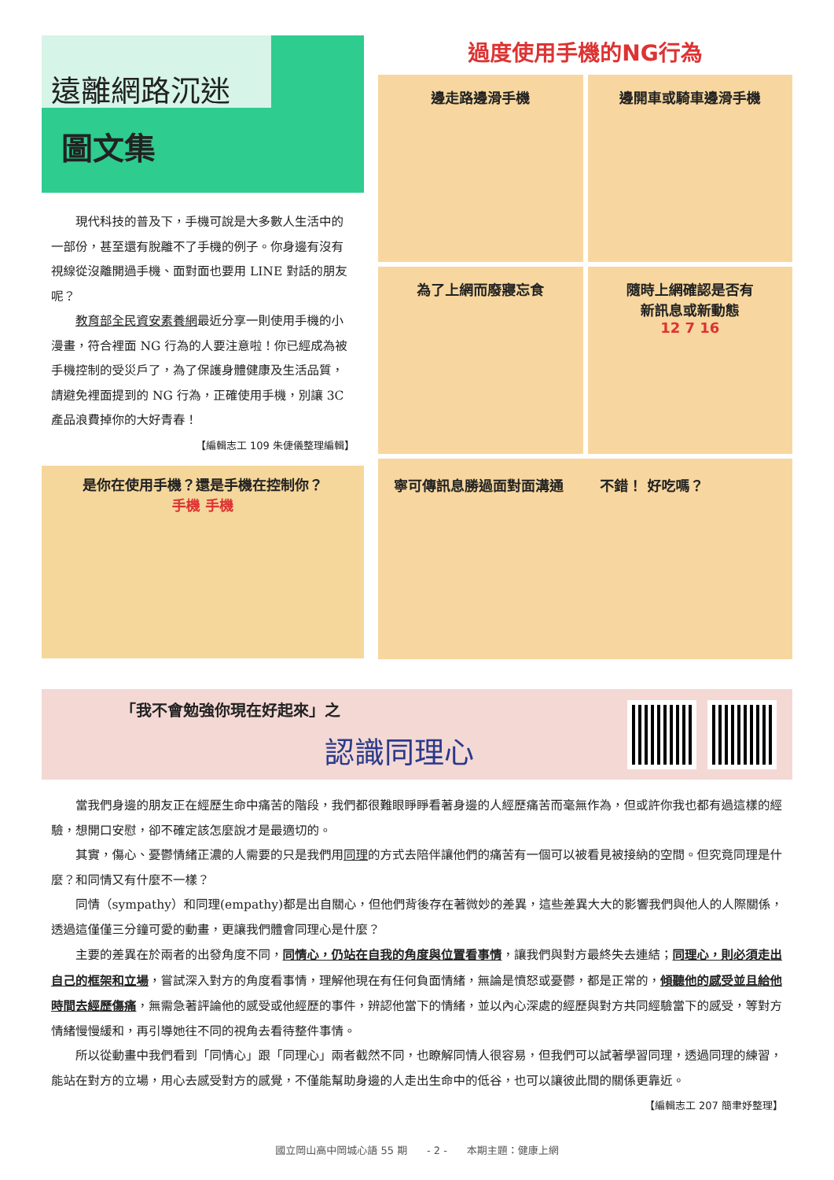遠離網路沉迷
圖文集
現代科技的普及下，手機可說是大多數人生活中的一部份，甚至還有脫離不了手機的例子。你身邊有沒有視線從沒離開過手機、面對面也要用 LINE 對話的朋友呢？
教育部全民資安素養網最近分享一則使用手機的小漫畫，符合裡面 NG 行為的人要注意啦！你已經成為被手機控制的受災戶了，為了保護身體健康及生活品質，請避免裡面提到的 NG 行為，正確使用手機，別讓 3C 產品浪費掉你的大好青春！
【編輯志工 109 朱倢儀整理編輯】
是你在使用手機？還是手機在控制你？
手機 手機
過度使用手機的NG行為
邊走路邊滑手機
邊開車或騎車邊滑手機
為了上網而廢寢忘食
隨時上網確認是否有
新訊息或新動態
12 7 16
寧可傳訊息勝過面對面溝通 不錯！ 好吃嗎？
「我不會勉強你現在好起來」之
認識同理心
當我們身邊的朋友正在經歷生命中痛苦的階段，我們都很難眼睜睜看著身邊的人經歷痛苦而毫無作為，但或許你我也都有過這樣的經驗，想開口安慰，卻不確定該怎麼說才是最適切的。
其實，傷心、憂鬱情緒正濃的人需要的只是我們用同理的方式去陪伴讓他們的痛苦有一個可以被看見被接納的空間。但究竟同理是什麼？和同情又有什麼不一樣？
同情（sympathy）和同理(empathy)都是出自關心，但他們背後存在著微妙的差異，這些差異大大的影響我們與他人的人際關係，透過這僅僅三分鐘可愛的動畫，更讓我們體會同理心是什麼？
主要的差異在於兩者的出發角度不同，同情心，仍站在自我的角度與位置看事情，讓我們與對方最終失去連結；同理心，則必須走出自己的框架和立場，嘗試深入對方的角度看事情，理解他現在有任何負面情緒，無論是憤怒或憂鬱，都是正常的，傾聽他的感受並且給他時間去經歷傷痛，無需急著評論他的感受或他經歷的事件，辨認他當下的情緒，並以內心深處的經歷與對方共同經驗當下的感受，等對方情緒慢慢緩和，再引導她往不同的視角去看待整件事情。
所以從動畫中我們看到「同情心」跟「同理心」兩者截然不同，也瞭解同情人很容易，但我們可以試著學習同理，透過同理的練習，能站在對方的立場，用心去感受對方的感覺，不僅能幫助身邊的人走出生命中的低谷，也可以讓彼此間的關係更靠近。
【編輯志工 207 簡聿妤整理】
國立岡山高中岡城心語 55 期 - 2 - 本期主題：健康上網